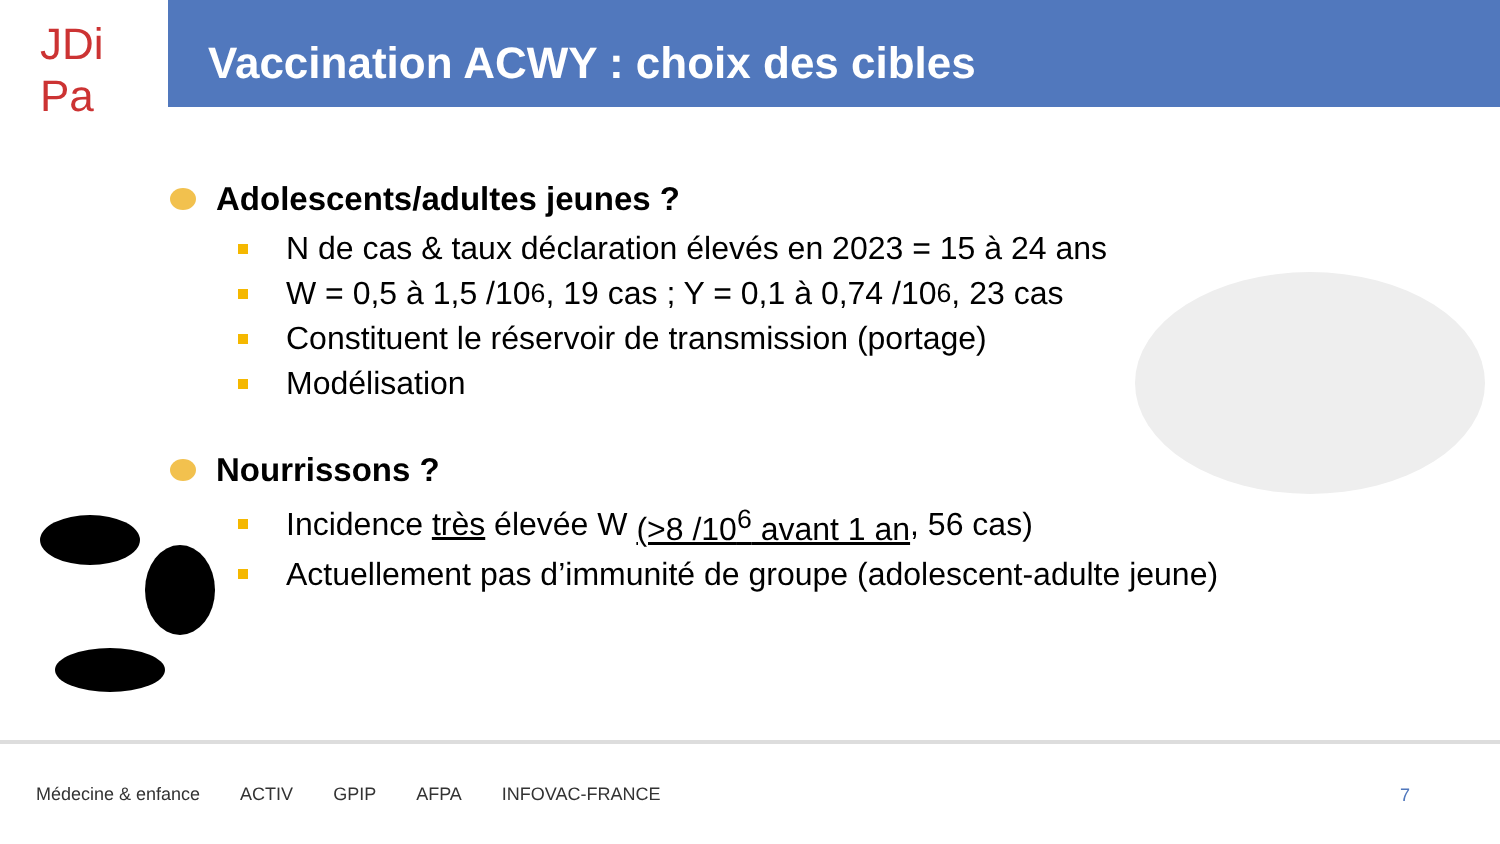JDi
Pa
Vaccination ACWY : choix des cibles
Adolescents/adultes jeunes ?
N de cas & taux déclaration élevés en 2023 = 15 à 24 ans
W = 0,5 à 1,5 /10<sup>6</sup>, 19 cas ; Y = 0,1 à 0,74 /10<sup>6</sup>, 23 cas
Constituent le réservoir de transmission (portage)
Modélisation
Nourrissons ?
Incidence très élevée W (>8 /10<sup>6</sup> avant 1 an, 56 cas)
Actuellement pas d’immunité de groupe (adolescent-adulte jeune)
Médecine & enfance ACTIV GPIP AFPA INFOVAC-FRANCE
7